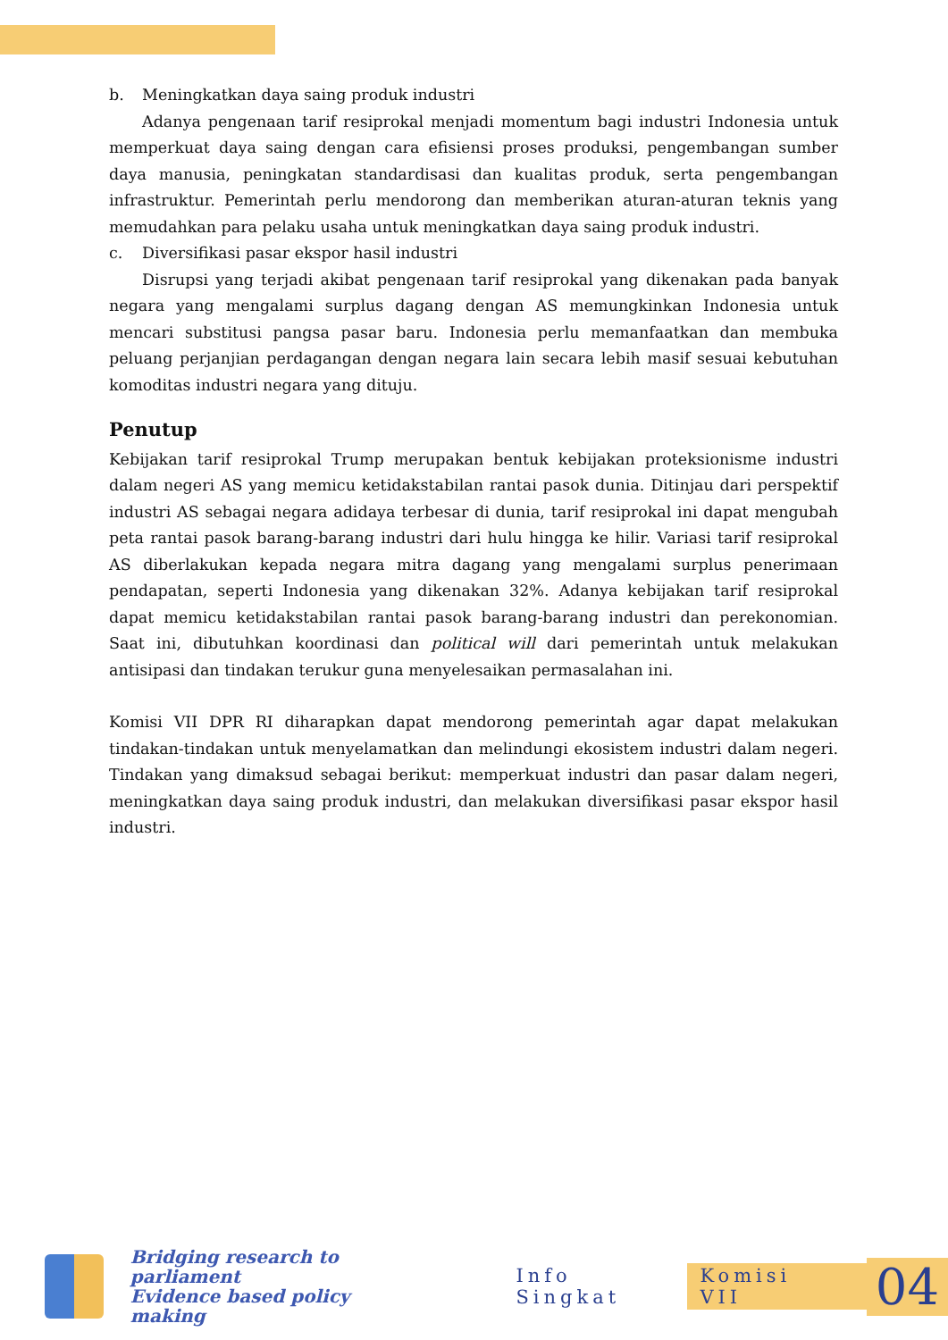b. Meningkatkan daya saing produk industri
Adanya pengenaan tarif resiprokal menjadi momentum bagi industri Indonesia untuk memperkuat daya saing dengan cara efisiensi proses produksi, pengembangan sumber daya manusia, peningkatan standardisasi dan kualitas produk, serta pengembangan infrastruktur. Pemerintah perlu mendorong dan memberikan aturan-aturan teknis yang memudahkan para pelaku usaha untuk meningkatkan daya saing produk industri.
c. Diversifikasi pasar ekspor hasil industri
Disrupsi yang terjadi akibat pengenaan tarif resiprokal yang dikenakan pada banyak negara yang mengalami surplus dagang dengan AS memungkinkan Indonesia untuk mencari substitusi pangsa pasar baru. Indonesia perlu memanfaatkan dan membuka peluang perjanjian perdagangan dengan negara lain secara lebih masif sesuai kebutuhan komoditas industri negara yang dituju.
Penutup
Kebijakan tarif resiprokal Trump merupakan bentuk kebijakan proteksionisme industri dalam negeri AS yang memicu ketidakstabilan rantai pasok dunia. Ditinjau dari perspektif industri AS sebagai negara adidaya terbesar di dunia, tarif resiprokal ini dapat mengubah peta rantai pasok barang-barang industri dari hulu hingga ke hilir. Variasi tarif resiprokal AS diberlakukan kepada negara mitra dagang yang mengalami surplus penerimaan pendapatan, seperti Indonesia yang dikenakan 32%. Adanya kebijakan tarif resiprokal dapat memicu ketidakstabilan rantai pasok barang-barang industri dan perekonomian. Saat ini, dibutuhkan koordinasi dan political will dari pemerintah untuk melakukan antisipasi dan tindakan terukur guna menyelesaikan permasalahan ini.
Komisi VII DPR RI diharapkan dapat mendorong pemerintah agar dapat melakukan tindakan-tindakan untuk menyelamatkan dan melindungi ekosistem industri dalam negeri. Tindakan yang dimaksud sebagai berikut: memperkuat industri dan pasar dalam negeri, meningkatkan daya saing produk industri, dan melakukan diversifikasi pasar ekspor hasil industri.
Bridging research to parliament
Evidence based policy making
Info Singkat Komisi VII
04